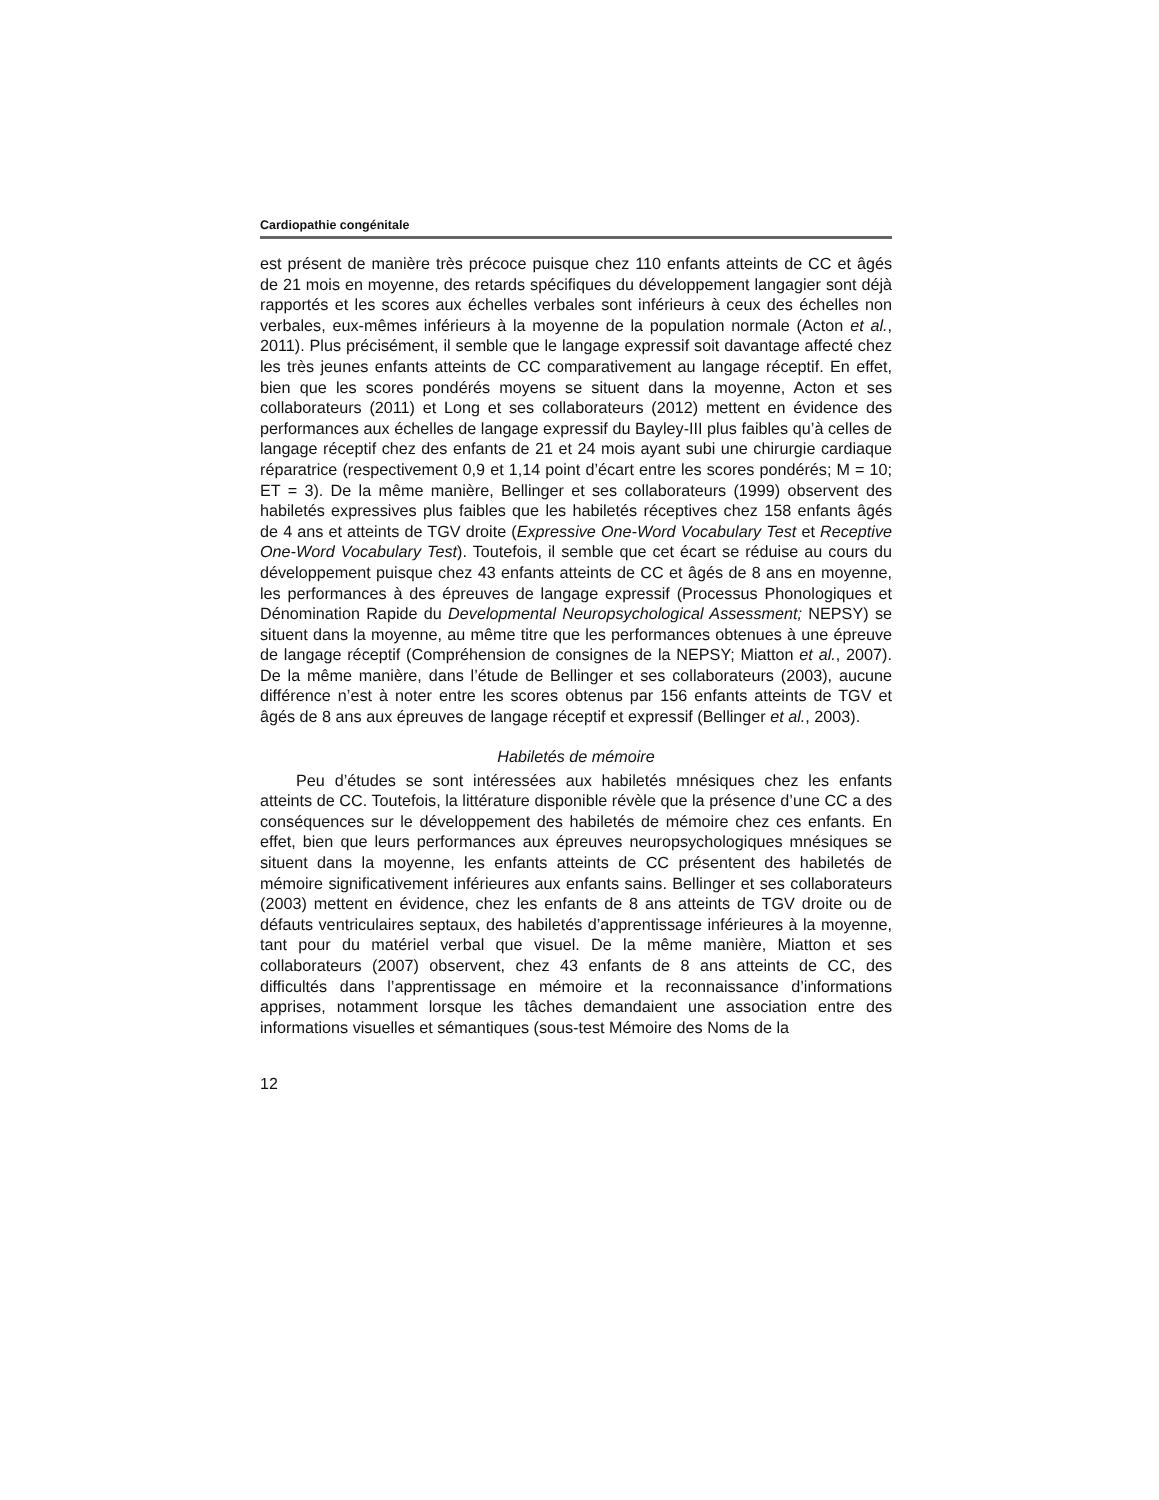Cardiopathie congénitale
est présent de manière très précoce puisque chez 110 enfants atteints de CC et âgés de 21 mois en moyenne, des retards spécifiques du développement langagier sont déjà rapportés et les scores aux échelles verbales sont inférieurs à ceux des échelles non verbales, eux-mêmes inférieurs à la moyenne de la population normale (Acton et al., 2011). Plus précisément, il semble que le langage expressif soit davantage affecté chez les très jeunes enfants atteints de CC comparativement au langage réceptif. En effet, bien que les scores pondérés moyens se situent dans la moyenne, Acton et ses collaborateurs (2011) et Long et ses collaborateurs (2012) mettent en évidence des performances aux échelles de langage expressif du Bayley-III plus faibles qu’à celles de langage réceptif chez des enfants de 21 et 24 mois ayant subi une chirurgie cardiaque réparatrice (respectivement 0,9 et 1,14 point d’écart entre les scores pondérés; M = 10; ET = 3). De la même manière, Bellinger et ses collaborateurs (1999) observent des habiletés expressives plus faibles que les habiletés réceptives chez 158 enfants âgés de 4 ans et atteints de TGV droite (Expressive One-Word Vocabulary Test et Receptive One-Word Vocabulary Test). Toutefois, il semble que cet écart se réduise au cours du développement puisque chez 43 enfants atteints de CC et âgés de 8 ans en moyenne, les performances à des épreuves de langage expressif (Processus Phonologiques et Dénomination Rapide du Developmental Neuropsychological Assessment; NEPSY) se situent dans la moyenne, au même titre que les performances obtenues à une épreuve de langage réceptif (Compréhension de consignes de la NEPSY; Miatton et al., 2007). De la même manière, dans l’étude de Bellinger et ses collaborateurs (2003), aucune différence n’est à noter entre les scores obtenus par 156 enfants atteints de TGV et âgés de 8 ans aux épreuves de langage réceptif et expressif (Bellinger et al., 2003).
Habiletés de mémoire
Peu d’études se sont intéressées aux habiletés mnésiques chez les enfants atteints de CC. Toutefois, la littérature disponible révèle que la présence d’une CC a des conséquences sur le développement des habiletés de mémoire chez ces enfants. En effet, bien que leurs performances aux épreuves neuropsychologiques mnésiques se situent dans la moyenne, les enfants atteints de CC présentent des habiletés de mémoire significativement inférieures aux enfants sains. Bellinger et ses collaborateurs (2003) mettent en évidence, chez les enfants de 8 ans atteints de TGV droite ou de défauts ventriculaires septaux, des habiletés d’apprentissage inférieures à la moyenne, tant pour du matériel verbal que visuel. De la même manière, Miatton et ses collaborateurs (2007) observent, chez 43 enfants de 8 ans atteints de CC, des difficultés dans l’apprentissage en mémoire et la reconnaissance d’informations apprises, notamment lorsque les tâches demandaient une association entre des informations visuelles et sémantiques (sous-test Mémoire des Noms de la
12